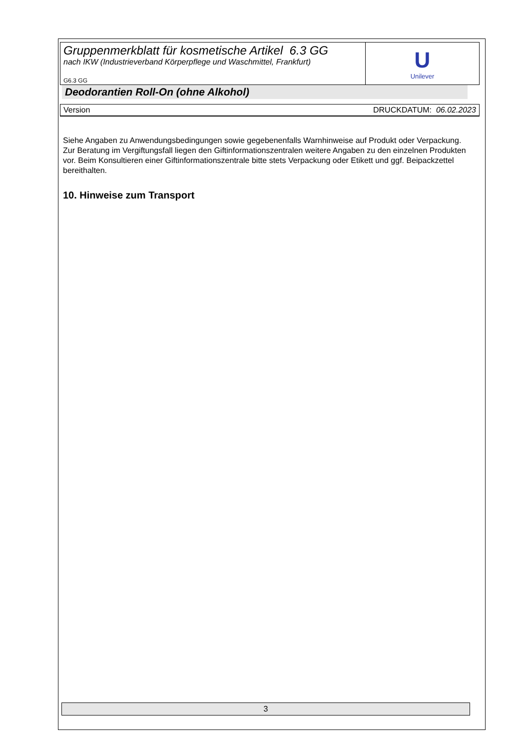Gruppenmerkblatt für kosmetische Artikel 6.3 GG
nach IKW (Industrieverband Körperpflege und Waschmittel, Frankfurt)
G6.3 GG
U
Unilever
Deodorantien Roll-On (ohne Alkohol)
Version DRUCKDATUM: 06.02.2023
Siehe Angaben zu Anwendungsbedingungen sowie gegebenenfalls Warnhinweise auf Produkt oder Verpackung.
Zur Beratung im Vergiftungsfall liegen den Giftinformationszentralen weitere Angaben zu den einzelnen Produkten vor. Beim Konsultieren einer Giftinformationszentrale bitte stets Verpackung oder Etikett und ggf. Beipackzettel bereithalten.
10. Hinweise zum Transport
3